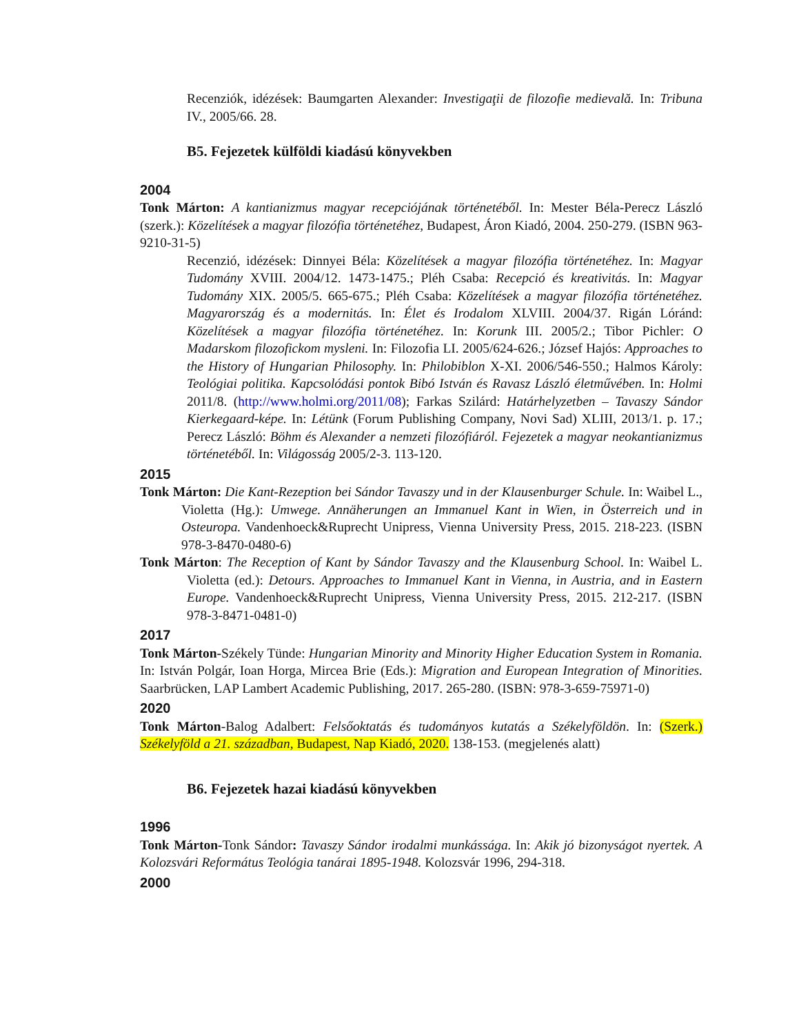Recenziók, idézések: Baumgarten Alexander: Investigaţii de filozofie medievală. In: Tribuna IV., 2005/66. 28.
B5. Fejezetek külföldi kiadású könyvekben
2004
Tonk Márton: A kantianizmus magyar recepciójának történetéből. In: Mester Béla-Perecz László (szerk.): Közelítések a magyar filozófia történetéhez, Budapest, Áron Kiadó, 2004. 250-279. (ISBN 963-9210-31-5)
Recenzió, idézések: Dinnyei Béla: Közelítések a magyar filozófia történetéhez. In: Magyar Tudomány XVIII. 2004/12. 1473-1475.; Pléh Csaba: Recepció és kreativitás. In: Magyar Tudomány XIX. 2005/5. 665-675.; Pléh Csaba: Közelítések a magyar filozófia történetéhez. Magyarország és a modernitás. In: Élet és Irodalom XLVIII. 2004/37. Rigán Lóránd: Közelítések a magyar filozófia történetéhez. In: Korunk III. 2005/2.; Tibor Pichler: O Madarskom filozofickom mysleni. In: Filozofia LI. 2005/624-626.; József Hajós: Approaches to the History of Hungarian Philosophy. In: Philobiblon X-XI. 2006/546-550.; Halmos Károly: Teológiai politika. Kapcsolódási pontok Bibó István és Ravasz László életművében. In: Holmi 2011/8. (http://www.holmi.org/2011/08); Farkas Szilárd: Határhelyzetben – Tavaszy Sándor Kierkegaard-képe. In: Létünk (Forum Publishing Company, Novi Sad) XLIII, 2013/1. p. 17.; Perecz László: Böhm és Alexander a nemzeti filozófiáról. Fejezetek a magyar neokantianizmus történetéből. In: Világosság 2005/2-3. 113-120.
2015
Tonk Márton: Die Kant-Rezeption bei Sándor Tavaszy und in der Klausenburger Schule. In: Waibel L., Violetta (Hg.): Umwege. Annäherungen an Immanuel Kant in Wien, in Österreich und in Osteuropa. Vandenhoeck&Ruprecht Unipress, Vienna University Press, 2015. 218-223. (ISBN 978-3-8470-0480-6)
Tonk Márton: The Reception of Kant by Sándor Tavaszy and the Klausenburg School. In: Waibel L. Violetta (ed.): Detours. Approaches to Immanuel Kant in Vienna, in Austria, and in Eastern Europe. Vandenhoeck&Ruprecht Unipress, Vienna University Press, 2015. 212-217. (ISBN 978-3-8471-0481-0)
2017
Tonk Márton-Székely Tünde: Hungarian Minority and Minority Higher Education System in Romania. In: István Polgár, Ioan Horga, Mircea Brie (Eds.): Migration and European Integration of Minorities. Saarbrücken, LAP Lambert Academic Publishing, 2017. 265-280. (ISBN: 978-3-659-75971-0)
2020
Tonk Márton-Balog Adalbert: Felsőoktatás és tudományos kutatás a Székelyföldön. In: (Szerk.) Székelyföld a 21. században, Budapest, Nap Kiadó, 2020. 138-153. (megjelenés alatt)
B6. Fejezetek hazai kiadású könyvekben
1996
Tonk Márton-Tonk Sándor: Tavaszy Sándor irodalmi munkássága. In: Akik jó bizonyságot nyertek. A Kolozsvári Református Teológia tanárai 1895-1948. Kolozsvár 1996, 294-318.
2000